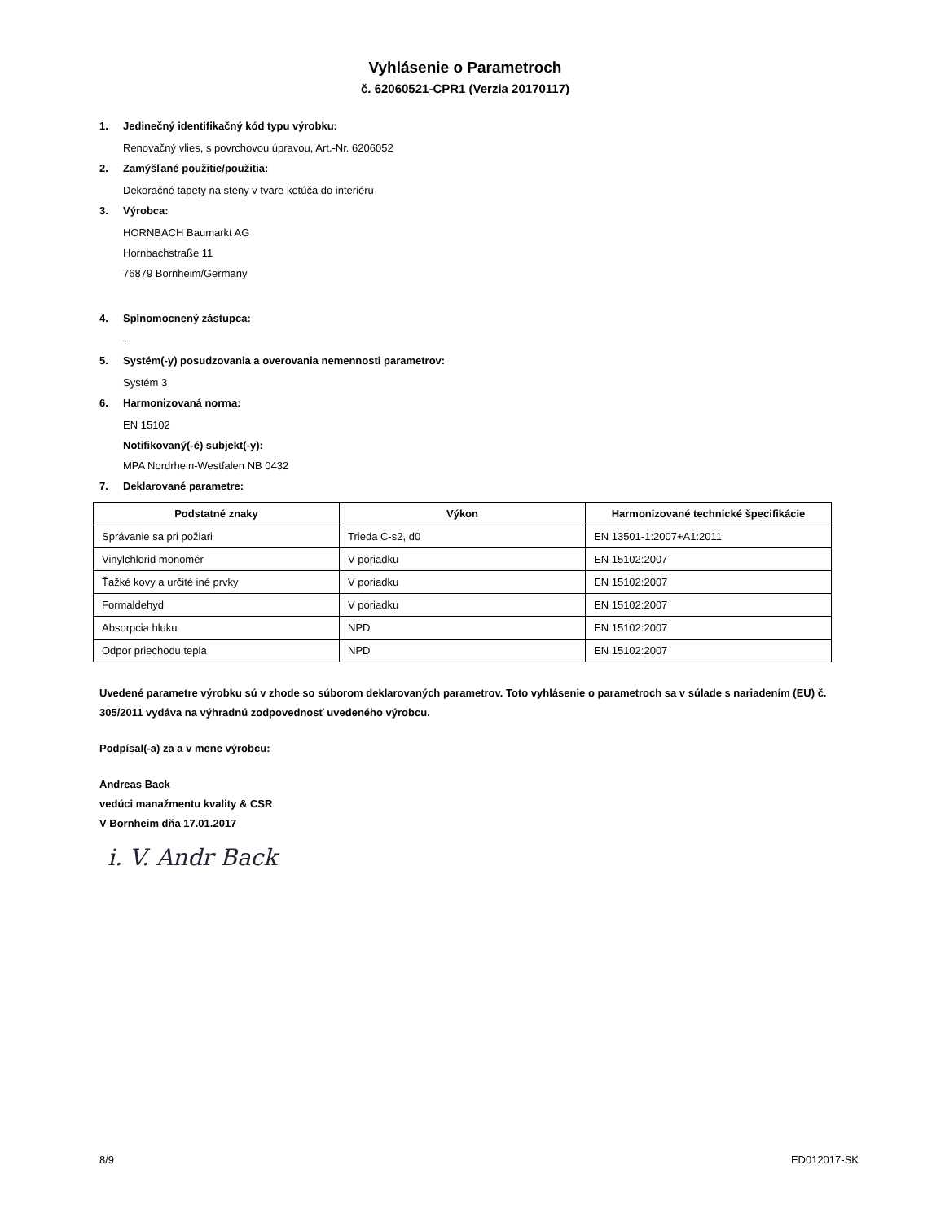Vyhlásenie o Parametroch
č. 62060521-CPR1 (Verzia 20170117)
1. Jedinečný identifikačný kód typu výrobku:
Renovačný vlies, s povrchovou úpravou, Art.-Nr. 6206052
2. Zamýšľané použitie/použitia:
Dekoračné tapety na steny v tvare kotúča do interiéru
3. Výrobca:
HORNBACH Baumarkt AG
Hornbachstraße 11
76879 Bornheim/Germany
4. Splnomocnený zástupca:
--
5. Systém(-y) posudzovania a overovania nemennosti parametrov:
Systém 3
6. Harmonizovaná norma:
EN 15102
Notifikovaný(-é) subjekt(-y):
MPA Nordrhein-Westfalen NB 0432
7. Deklarované parametre:
| Podstatné znaky | Výkon | Harmonizované technické špecifikácie |
| --- | --- | --- |
| Správanie sa pri požiari | Trieda C-s2, d0 | EN 13501-1:2007+A1:2011 |
| Vinylchlorid monomér | V poriadku | EN 15102:2007 |
| Ťažké kovy a určité iné prvky | V poriadku | EN 15102:2007 |
| Formaldehyd | V poriadku | EN 15102:2007 |
| Absorpcia hluku | NPD | EN 15102:2007 |
| Odpor priechodu tepla | NPD | EN 15102:2007 |
Uvedené parametre výrobku sú v zhode so súborom deklarovaných parametrov. Toto vyhlásenie o parametroch sa v súlade s nariadením (EU) č. 305/2011 vydáva na výhradnú zodpovednosť uvedeného výrobcu.
Podpísal(-a) za a v mene výrobcu:
Andreas Back
vedúci manažmentu kvality & CSR
V Bornheim dňa 17.01.2017
i. V. Andr Back
8/9 ED012017-SK